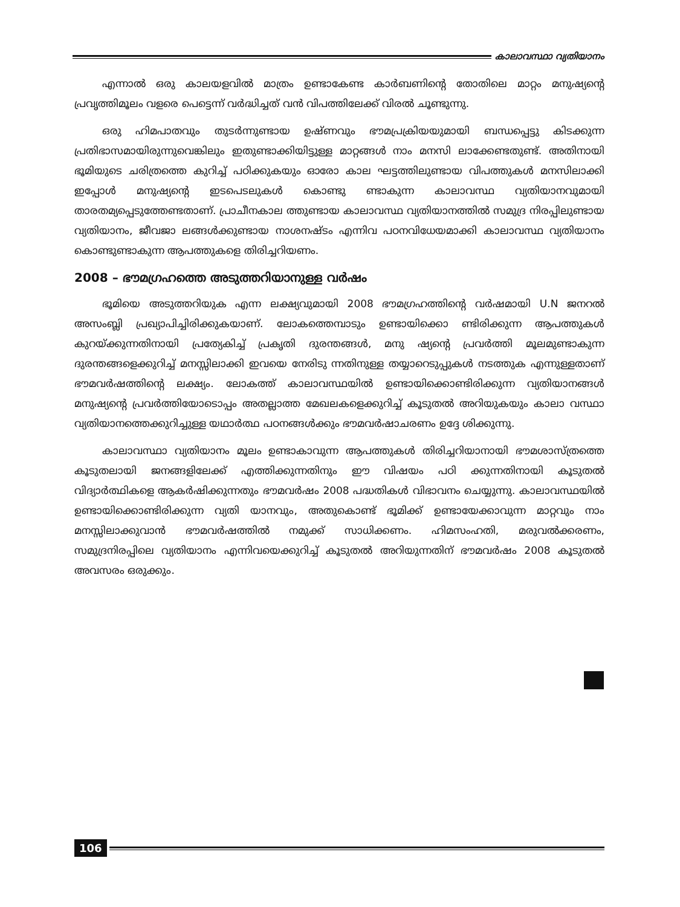കാലാവസ്ഥാ വ്യതിയാനം
എന്നാൽ ഒരു കാലയളവിൽ മാത്രം ഉണ്ടാകേണ്ട കാർബണിന്റെ തോതിലെ മാറ്റം മനുഷ്യന്റെ പ്രവൃത്തിമൂലം വളരെ പെട്ടെന്ന് വർദ്ധിച്ചത് വൻ വിപത്തിലേക്ക് വിരൽ ചൂണ്ടുന്നു.
ഒരു ഹിമപാതവും തുടർന്നുണ്ടായ ഉഷ്ണവും ഭൗമപ്രക്രിയയുമായി ബന്ധപ്പെട്ടു കിടക്കുന്ന പ്രതിഭാസമായിരുന്നുവെങ്കിലും ഇതുണ്ടാക്കിയിട്ടുള്ള മാറ്റങ്ങൾ നാം മനസി ലാക്കേണ്ടതുണ്ട്. അതിനായി ഭൂമിയുടെ ചരിത്രത്തെ കുറിച്ച് പഠിക്കുകയും ഓരോ കാല ഘട്ടത്തിലുണ്ടായ വിപത്തുകൾ മനസിലാക്കി ഇപ്പോൾ മനുഷ്യന്റെ ഇടപെടലുകൾ കൊണ്ടു ണ്ടാകുന്ന കാലാവസ്ഥ വ്യതിയാനവുമായി താരതമ്യപ്പെടുത്തേണ്ടതാണ്. പ്രാചീനകാല ത്തുണ്ടായ കാലാവസ്ഥ വ്യതിയാനത്തിൽ സമുദ്ര നിരപ്പിലുണ്ടായ വ്യതിയാനം, ജീവജാ ലങ്ങൾക്കുണ്ടായ നാശനഷ്ടം എന്നിവ പഠനവിധേയമാക്കി കാലാവസ്ഥ വ്യതിയാനം കൊണ്ടുണ്ടാകുന്ന ആപത്തുകളെ തിരിച്ചറിയണം.
2008 – ഭൗമഗ്രഹത്തെ അടുത്തറിയാനുള്ള വർഷം
ഭൂമിയെ അടുത്തറിയുക എന്ന ലക്ഷ്യവുമായി 2008 ഭൗമഗ്രഹത്തിന്റെ വർഷമായി U.N ജനറൽ അസംബ്ലി പ്രഖ്യാപിച്ചിരിക്കുകയാണ്. ലോകത്തെമ്പാടും ഉണ്ടായിക്കൊ ണ്ടിരിക്കുന്ന ആപത്തുകൾ കുറയ്ക്കുന്നതിനായി പ്രത്യേകിച്ച് പ്രകൃതി ദുരന്തങ്ങൾ, മനു ഷ്യന്റെ പ്രവർത്തി മൂലമുണ്ടാകുന്ന ദുരന്തങ്ങളെക്കുറിച്ച് മനസ്സിലാക്കി ഇവയെ നേരിടു ന്നതിനുള്ള തയ്യാറെടുപ്പുകൾ നടത്തുക എന്നുള്ളതാണ് ഭൗമവർഷത്തിന്റെ ലക്ഷ്യം. ലോകത്ത് കാലാവസ്ഥയിൽ ഉണ്ടായിക്കൊണ്ടിരിക്കുന്ന വ്യതിയാനങ്ങൾ മനുഷ്യന്റെ പ്രവർത്തിയോടൊപ്പം അതല്ലാത്ത മേഖലകളെക്കുറിച്ച് കൂടുതൽ അറിയുകയും കാലാ വസ്ഥാ വ്യതിയാനത്തെക്കുറിച്ചുള്ള യഥാർത്ഥ പഠനങ്ങൾക്കും ഭൗമവർഷാചരണം ഉദ്ദേ ശിക്കുന്നു.
കാലാവസ്ഥാ വ്യതിയാനം മൂലം ഉണ്ടാകാവുന്ന ആപത്തുകൾ തിരിച്ചറിയാനായി ഭൗമശാസ്ത്രത്തെ കൂടുതലായി ജനങ്ങളിലേക്ക് എത്തിക്കുന്നതിനും ഈ വിഷയം പഠി ക്കുന്നതിനായി കൂടുതൽ വിദ്യാർത്ഥികളെ ആകർഷിക്കുന്നതും ഭൗമവർഷം 2008 പദ്ധതികൾ വിഭാവനം ചെയ്യുന്നു. കാലാവസ്ഥയിൽ ഉണ്ടായിക്കൊണ്ടിരിക്കുന്ന വ്യതി യാനവും, അതുകൊണ്ട് ഭൂമിക്ക് ഉണ്ടായേക്കാവുന്ന മാറ്റവും നാം മനസ്സിലാക്കുവാൻ ഭൗമവർഷത്തിൽ നമുക്ക് സാധിക്കണം. ഹിമസംഹതി, മരുവൽക്കരണം, സമുദ്രനിരപ്പിലെ വ്യതിയാനം എന്നിവയെക്കുറിച്ച് കൂടുതൽ അറിയുന്നതിന് ഭൗമവർഷം 2008 കൂടുതൽ അവസരം ഒരുക്കും.
106